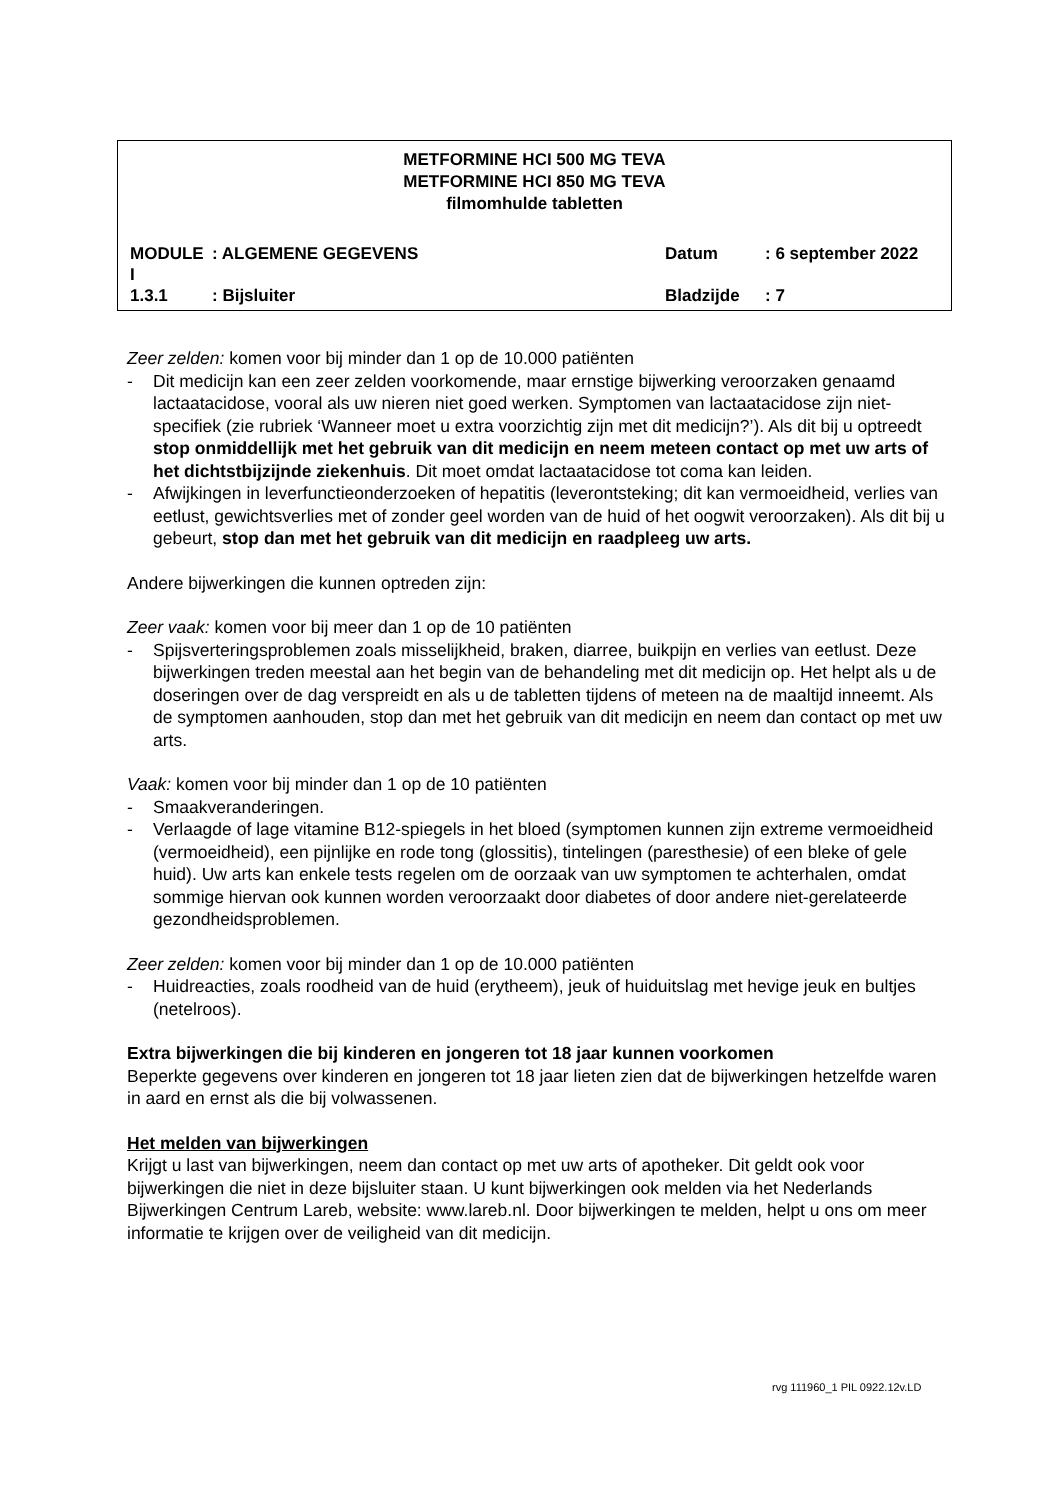METFORMINE HCI 500 MG TEVA
METFORMINE HCI 850 MG TEVA
filmomhulde tabletten
MODULE I: ALGEMENE GEGEVENS Datum: 6 september 2022
1.3.1: Bijsluiter Bladzijde: 7
Zeer zelden: komen voor bij minder dan 1 op de 10.000 patiënten
- Dit medicijn kan een zeer zelden voorkomende, maar ernstige bijwerking veroorzaken genaamd lactaatacidose, vooral als uw nieren niet goed werken. Symptomen van lactaatacidose zijn niet-specifiek (zie rubriek ‘Wanneer moet u extra voorzichtig zijn met dit medicijn?’). Als dit bij u optreedt stop onmiddellijk met het gebruik van dit medicijn en neem meteen contact op met uw arts of het dichtstbijzijnde ziekenhuis. Dit moet omdat lactaatacidose tot coma kan leiden.
- Afwijkingen in leverfunctieonderzoeken of hepatitis (leverontsteking; dit kan vermoeidheid, verlies van eetlust, gewichtsverlies met of zonder geel worden van de huid of het oogwit veroorzaken). Als dit bij u gebeurt, stop dan met het gebruik van dit medicijn en raadpleeg uw arts.
Andere bijwerkingen die kunnen optreden zijn:
Zeer vaak: komen voor bij meer dan 1 op de 10 patiënten
- Spijsverteringsproblemen zoals misselijkheid, braken, diarree, buikpijn en verlies van eetlust. Deze bijwerkingen treden meestal aan het begin van de behandeling met dit medicijn op. Het helpt als u de doseringen over de dag verspreidt en als u de tabletten tijdens of meteen na de maaltijd inneemt. Als de symptomen aanhouden, stop dan met het gebruik van dit medicijn en neem dan contact op met uw arts.
Vaak: komen voor bij minder dan 1 op de 10 patiënten
- Smaakveranderingen.
- Verlaagde of lage vitamine B12-spiegels in het bloed (symptomen kunnen zijn extreme vermoeidheid (vermoeidheid), een pijnlijke en rode tong (glossitis), tintelingen (paresthesie) of een bleke of gele huid). Uw arts kan enkele tests regelen om de oorzaak van uw symptomen te achterhalen, omdat sommige hiervan ook kunnen worden veroorzaakt door diabetes of door andere niet-gerelateerde gezondheidsproblemen.
Zeer zelden: komen voor bij minder dan 1 op de 10.000 patiënten
- Huidreacties, zoals roodheid van de huid (erytheem), jeuk of huiduitslag met hevige jeuk en bultjes (netelroos).
Extra bijwerkingen die bij kinderen en jongeren tot 18 jaar kunnen voorkomen
Beperkte gegevens over kinderen en jongeren tot 18 jaar lieten zien dat de bijwerkingen hetzelfde waren in aard en ernst als die bij volwassenen.
Het melden van bijwerkingen
Krijgt u last van bijwerkingen, neem dan contact op met uw arts of apotheker. Dit geldt ook voor bijwerkingen die niet in deze bijsluiter staan. U kunt bijwerkingen ook melden via het Nederlands Bijwerkingen Centrum Lareb, website: www.lareb.nl. Door bijwerkingen te melden, helpt u ons om meer informatie te krijgen over de veiligheid van dit medicijn.
rvg 111960_1 PIL 0922.12v.LD